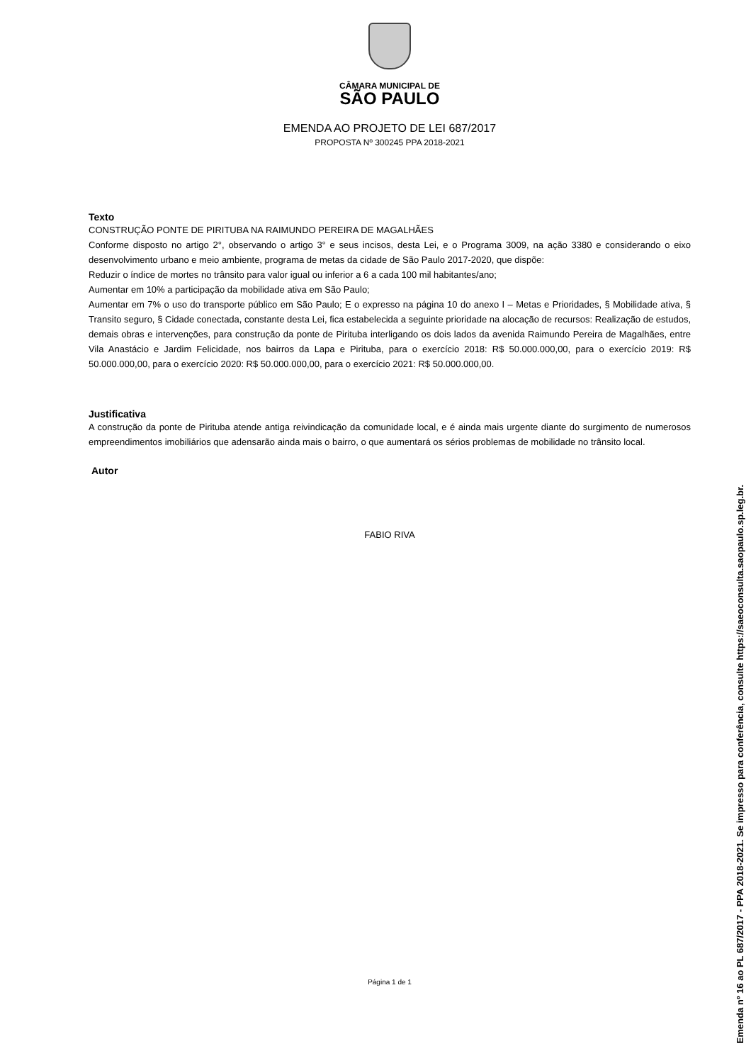CÂMARA MUNICIPAL DE
SÃO PAULO
EMENDA AO PROJETO DE LEI 687/2017
PROPOSTA Nº 300245 PPA 2018-2021
Texto
CONSTRUÇÃO PONTE DE PIRITUBA NA RAIMUNDO PEREIRA DE MAGALHÃES
Conforme disposto no artigo 2°, observando o artigo 3° e seus incisos, desta Lei, e o Programa 3009, na ação 3380 e considerando o eixo desenvolvimento urbano e meio ambiente, programa de metas da cidade de São Paulo 2017-2020, que dispõe:
Reduzir o índice de mortes no trânsito para valor igual ou inferior a 6 a cada 100 mil habitantes/ano;
Aumentar em 10% a participação da mobilidade ativa em São Paulo;
Aumentar em 7% o uso do transporte público em São Paulo; E o expresso na página 10 do anexo I – Metas e Prioridades, § Mobilidade ativa, § Transito seguro, § Cidade conectada, constante desta Lei, fica estabelecida a seguinte prioridade na alocação de recursos: Realização de estudos, demais obras e intervenções, para construção da ponte de Pirituba interligando os dois lados da avenida Raimundo Pereira de Magalhães, entre Vila Anastácio e Jardim Felicidade, nos bairros da Lapa e Pirituba, para o exercício 2018: R$ 50.000.000,00, para o exercício 2019: R$ 50.000.000,00, para o exercício 2020: R$ 50.000.000,00, para o exercício 2021: R$ 50.000.000,00.
Justificativa
A construção da ponte de Pirituba atende antiga reivindicação da comunidade local, e é ainda mais urgente diante do surgimento de numerosos empreendimentos imobiliários que adensarão ainda mais o bairro, o que aumentará os sérios problemas de mobilidade no trânsito local.
Autor
FABIO RIVA
Página 1 de 1
Emenda nº 16 ao PL 687/2017 - PPA 2018-2021. Se impresso para conferência, consulte https://saeoconsulta.saopaulo.sp.leg.br.